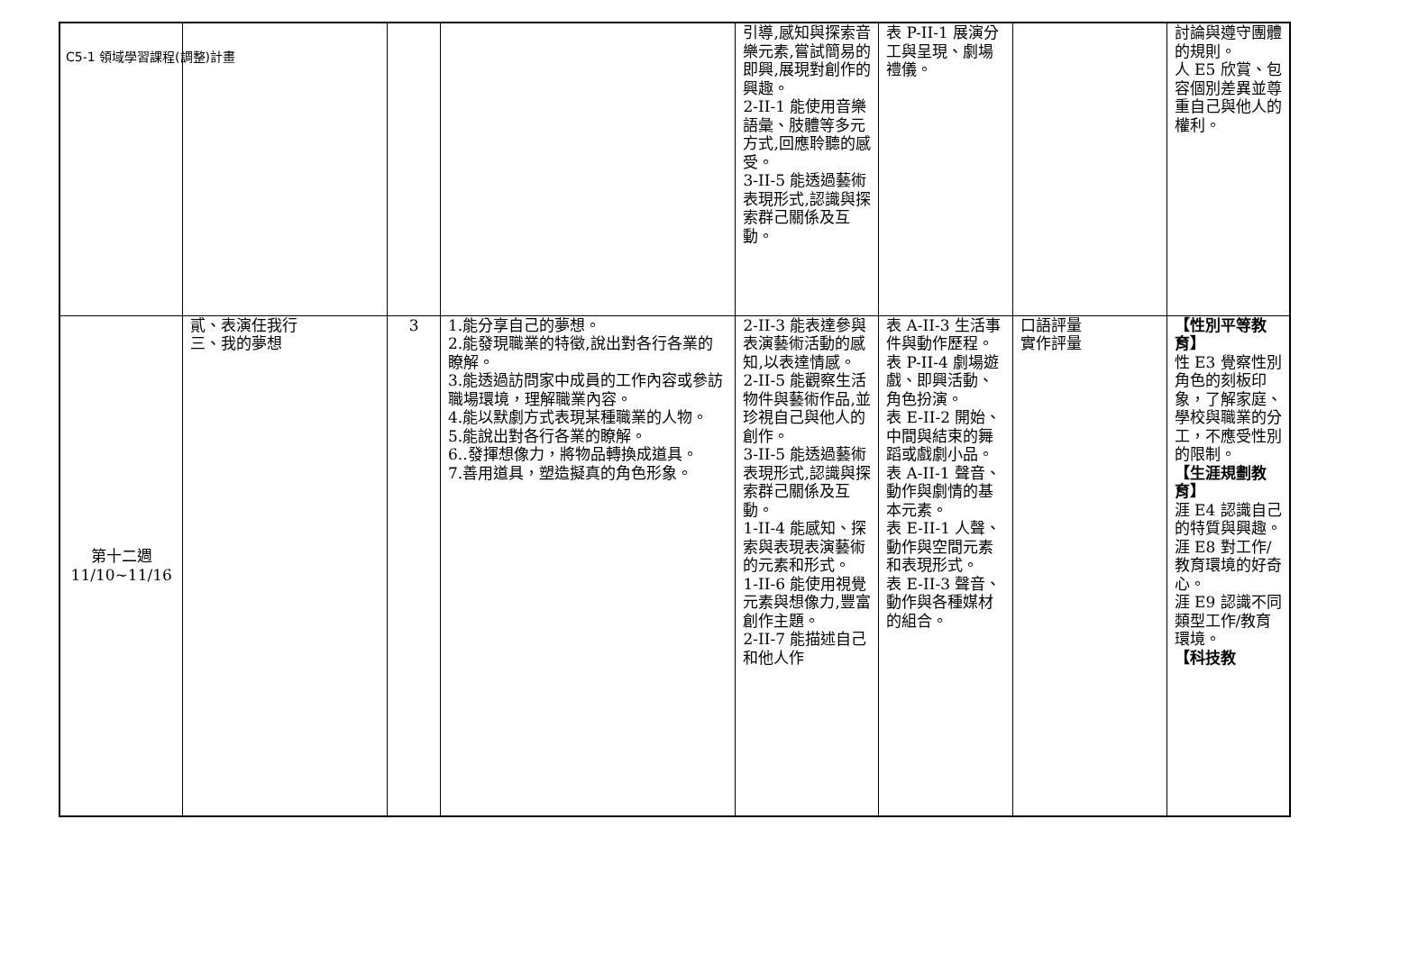C5-1 領域學習課程(調整)計畫
| | | | | 引導,感知與探索音樂元素,嘗試簡易的即興,展現對創作的興趣。 2-II-1 能使用音樂語彙、肢體等多元方式,回應聆聽的感受。 3-II-5 能透過藝術表現形式,認識與探索群己關係及互動。 | 表 P-II-1 展演分工與呈現、劇場禮儀。 | | 討論與遵守團體的規則。 人 E5 欣賞、包容個別差異並尊重自己與他人的權利。 |
| 第十二週 11/10~11/16 | 貳、表演任我行 三、我的夢想 | 3 | 1.能分享自己的夢想。 2.能發現職業的特徵,說出對各行各業的瞭解。 3.能透過訪問家中成員的工作內容或參訪職場環境，理解職業內容。 4.能以默劇方式表現某種職業的人物。 5.能說出對各行各業的瞭解。 6..發揮想像力，將物品轉換成道具。 7.善用道具，塑造擬真的角色形象。 | 2-II-3 能表達參與表演藝術活動的感知,以表達情感。 2-II-5 能觀察生活物件與藝術作品,並珍視自己與他人的創作。 3-II-5 能透過藝術表現形式,認識與探索群己關係及互動。 1-II-4 能感知、探索與表現表演藝術的元素和形式。 1-II-6 能使用視覺元素與想像力,豐富創作主題。 2-II-7 能描述自己和他人作 | 表 A-II-3 生活事件與動作歷程。 表 P-II-4 劇場遊戲、即興活動、角色扮演。 表 E-II-2 開始、中間與結束的舞蹈或戲劇小品。 表 A-II-1 聲音、動作與劇情的基本元素。 表 E-II-1 人聲、動作與空間元素和表現形式。 表 E-II-3 聲音、動作與各種媒材的組合。 | 口語評量 實作評量 | 【性別平等教育】 性 E3 覺察性別角色的刻板印象，了解家庭、學校與職業的分工，不應受性別的限制。 【生涯規劃教育】 涯 E4 認識自己的特質與興趣。 涯 E8 對工作/教育環境的好奇心。 涯 E9 認識不同類型工作/教育環境。 【科技教 |